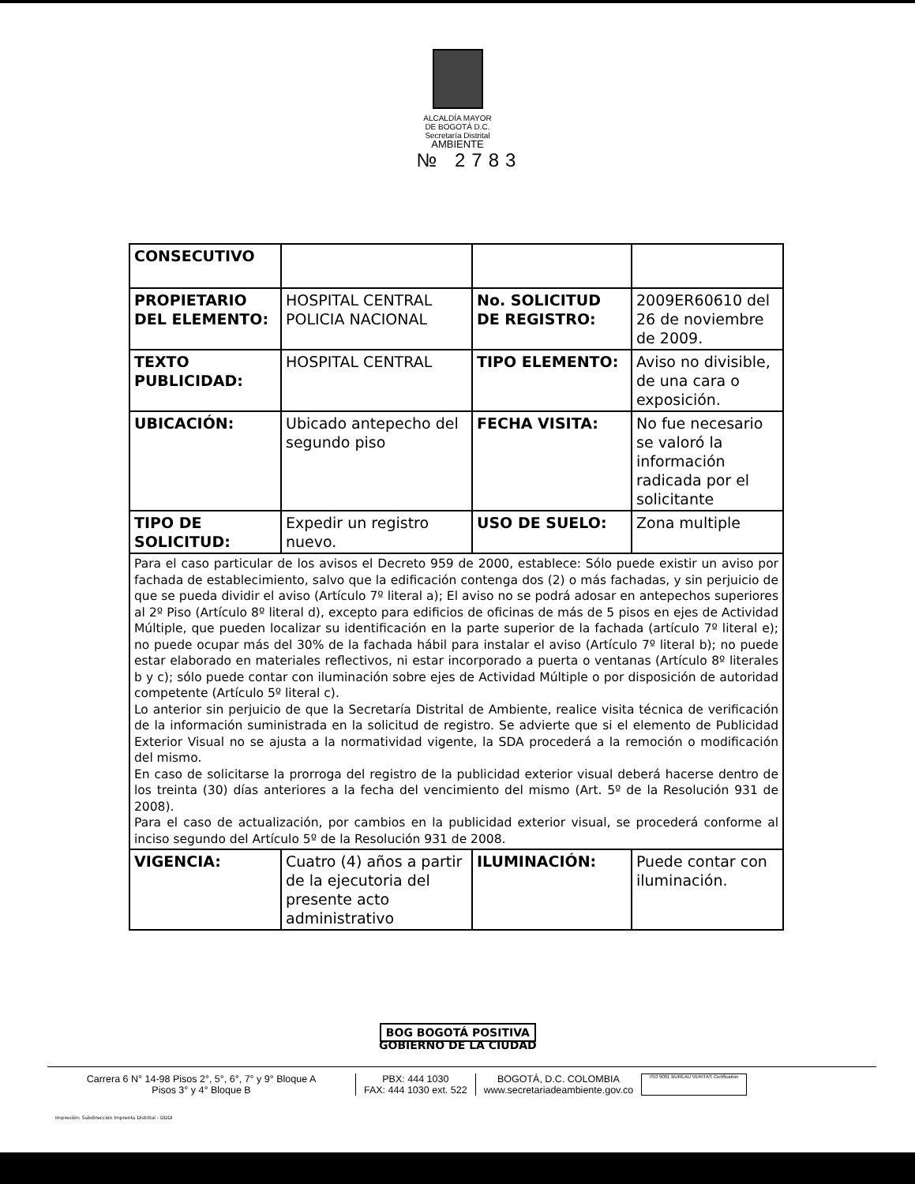ALCALDÍA MAYOR
DE BOGOTÁ D.C.
Secretaría Distrital
AMBIENTE
№ 2783
| CONSECUTIVO | | | |
| PROPIETARIO DEL ELEMENTO: | HOSPITAL CENTRAL POLICIA NACIONAL | No. SOLICITUD DE REGISTRO: | 2009ER60610 del 26 de noviembre de 2009. |
| TEXTO PUBLICIDAD: | HOSPITAL CENTRAL | TIPO ELEMENTO: | Aviso no divisible, de una cara o exposición. |
| UBICACIÓN: | Ubicado antepecho del segundo piso | FECHA VISITA: | No fue necesario se valoró la información radicada por el solicitante |
| TIPO DE SOLICITUD: | Expedir un registro nuevo. | USO DE SUELO: | Zona multiple |
| Para el caso particular de los avisos el Decreto 959 de 2000, establece: Sólo puede existir un aviso por fachada de establecimiento, salvo que la edificación contenga dos (2) o más fachadas, y sin perjuicio de que se pueda dividir el aviso (Artículo 7º literal a); El aviso no se podrá adosar en antepechos superiores al 2º Piso (Artículo 8º literal d), excepto para edificios de oficinas de más de 5 pisos en ejes de Actividad Múltiple, que pueden localizar su identificación en la parte superior de la fachada (artículo 7º literal e); no puede ocupar más del 30% de la fachada hábil para instalar el aviso (Artículo 7º literal b); no puede estar elaborado en materiales reflectivos, ni estar incorporado a puerta o ventanas (Artículo 8º literales b y c); sólo puede contar con iluminación sobre ejes de Actividad Múltiple o por disposición de autoridad competente (Artículo 5º literal c). Lo anterior sin perjuicio de que la Secretaría Distrital de Ambiente, realice visita técnica de verificación de la información suministrada en la solicitud de registro. Se advierte que si el elemento de Publicidad Exterior Visual no se ajusta a la normatividad vigente, la SDA procederá a la remoción o modificación del mismo. En caso de solicitarse la prorroga del registro de la publicidad exterior visual deberá hacerse dentro de los treinta (30) días anteriores a la fecha del vencimiento del mismo (Art. 5º de la Resolución 931 de 2008). Para el caso de actualización, por cambios en la publicidad exterior visual, se procederá conforme al inciso segundo del Artículo 5º de la Resolución 931 de 2008. | | | |
| VIGENCIA: | Cuatro (4) años a partir de la ejecutoria del presente acto administrativo | ILUMINACIÓN: | Puede contar con iluminación. |
BOG BOGOTÁ POSITIVA
GOBIERNO DE LA CIUDAD
Carrera 6 N° 14-98 Pisos 2°, 5°, 6°, 7° y 9° Bloque A
Pisos 3° y 4° Bloque B
PBX: 444 1030
FAX: 444 1030 ext. 522
BOGOTÁ, D.C. COLOMBIA
www.secretariadeambiente.gov.co
ISO 9001 BUREAU VERITAS Certification
Impresión: Subdirección Imprenta Distrital - DDDI